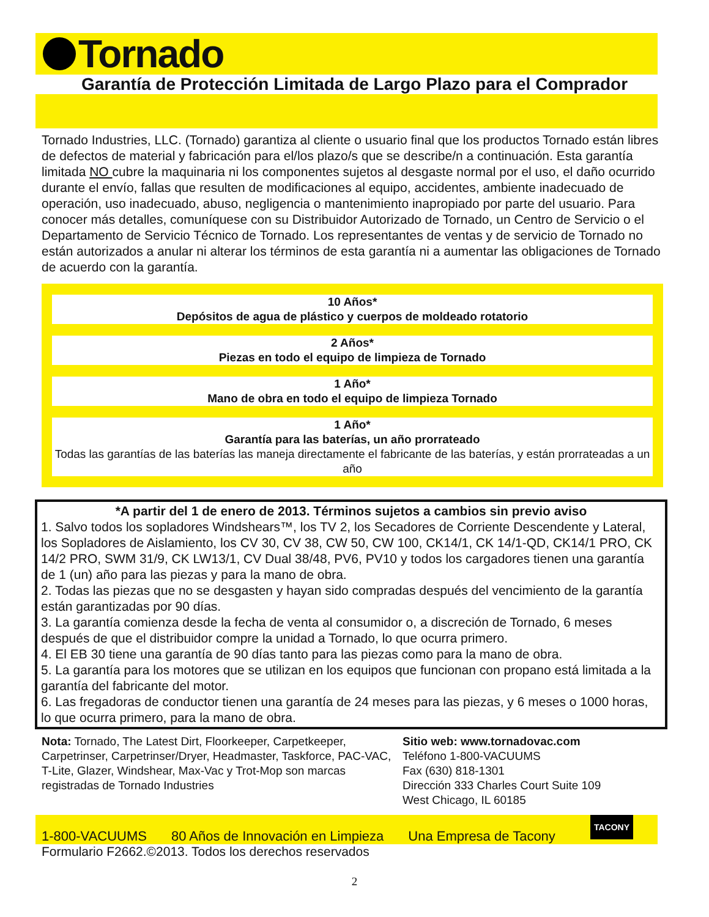Tornado
Garantía de Protección Limitada de Largo Plazo para el Comprador
Tornado Industries, LLC. (Tornado) garantiza al cliente o usuario final que los productos Tornado están libres de defectos de material y fabricación para el/los plazo/s que se describe/n a continuación. Esta garantía limitada NO cubre la maquinaria ni los componentes sujetos al desgaste normal por el uso, el daño ocurrido durante el envío, fallas que resulten de modificaciones al equipo, accidentes, ambiente inadecuado de operación, uso inadecuado, abuso, negligencia o mantenimiento inapropiado por parte del usuario. Para conocer más detalles, comuníquese con su Distribuidor Autorizado de Tornado, un Centro de Servicio o el Departamento de Servicio Técnico de Tornado. Los representantes de ventas y de servicio de Tornado no están autorizados a anular ni alterar los términos de esta garantía ni a aumentar las obligaciones de Tornado de acuerdo con la garantía.
10 Años*
Depósitos de agua de plástico y cuerpos de moldeado rotatorio
2 Años*
Piezas en todo el equipo de limpieza de Tornado
1 Año*
Mano de obra en todo el equipo de limpieza Tornado
1 Año*
Garantía para las baterías, un año prorrateado
Todas las garantías de las baterías las maneja directamente el fabricante de las baterías, y están prorrateadas a un año
*A partir del 1 de enero de 2013. Términos sujetos a cambios sin previo aviso
1. Salvo todos los sopladores Windshears™, los TV 2, los Secadores de Corriente Descendente y Lateral, los Sopladores de Aislamiento, los CV 30, CV 38, CW 50, CW 100, CK14/1, CK 14/1-QD, CK14/1 PRO, CK 14/2 PRO, SWM 31/9, CK LW13/1, CV Dual 38/48, PV6, PV10 y todos los cargadores tienen una garantía de 1 (un) año para las piezas y para la mano de obra.
2. Todas las piezas que no se desgasten y hayan sido compradas después del vencimiento de la garantía están garantizadas por 90 días.
3. La garantía comienza desde la fecha de venta al consumidor o, a discreción de Tornado, 6 meses después de que el distribuidor compre la unidad a Tornado, lo que ocurra primero.
4. El EB 30 tiene una garantía de 90 días tanto para las piezas como para la mano de obra.
5. La garantía para los motores que se utilizan en los equipos que funcionan con propano está limitada a la garantía del fabricante del motor.
6. Las fregadoras de conductor tienen una garantía de 24 meses para las piezas, y 6 meses o 1000 horas, lo que ocurra primero, para la mano de obra.
Nota: Tornado, The Latest Dirt, Floorkeeper, Carpetkeeper, Carpetrinser, Carpetrinser/Dryer, Headmaster, Taskforce, PAC-VAC, T-Lite, Glazer, Windshear, Max-Vac y Trot-Mop son marcas registradas de Tornado Industries
Sitio web: www.tornadovac.com
Teléfono 1-800-VACUUMS
Fax (630) 818-1301
Dirección 333 Charles Court Suite 109
West Chicago, IL 60185
1-800-VACUUMS 80 Años de Innovación en Limpieza Una Empresa de Tacony
TACONY
Formulario F2662.©2013. Todos los derechos reservados
2